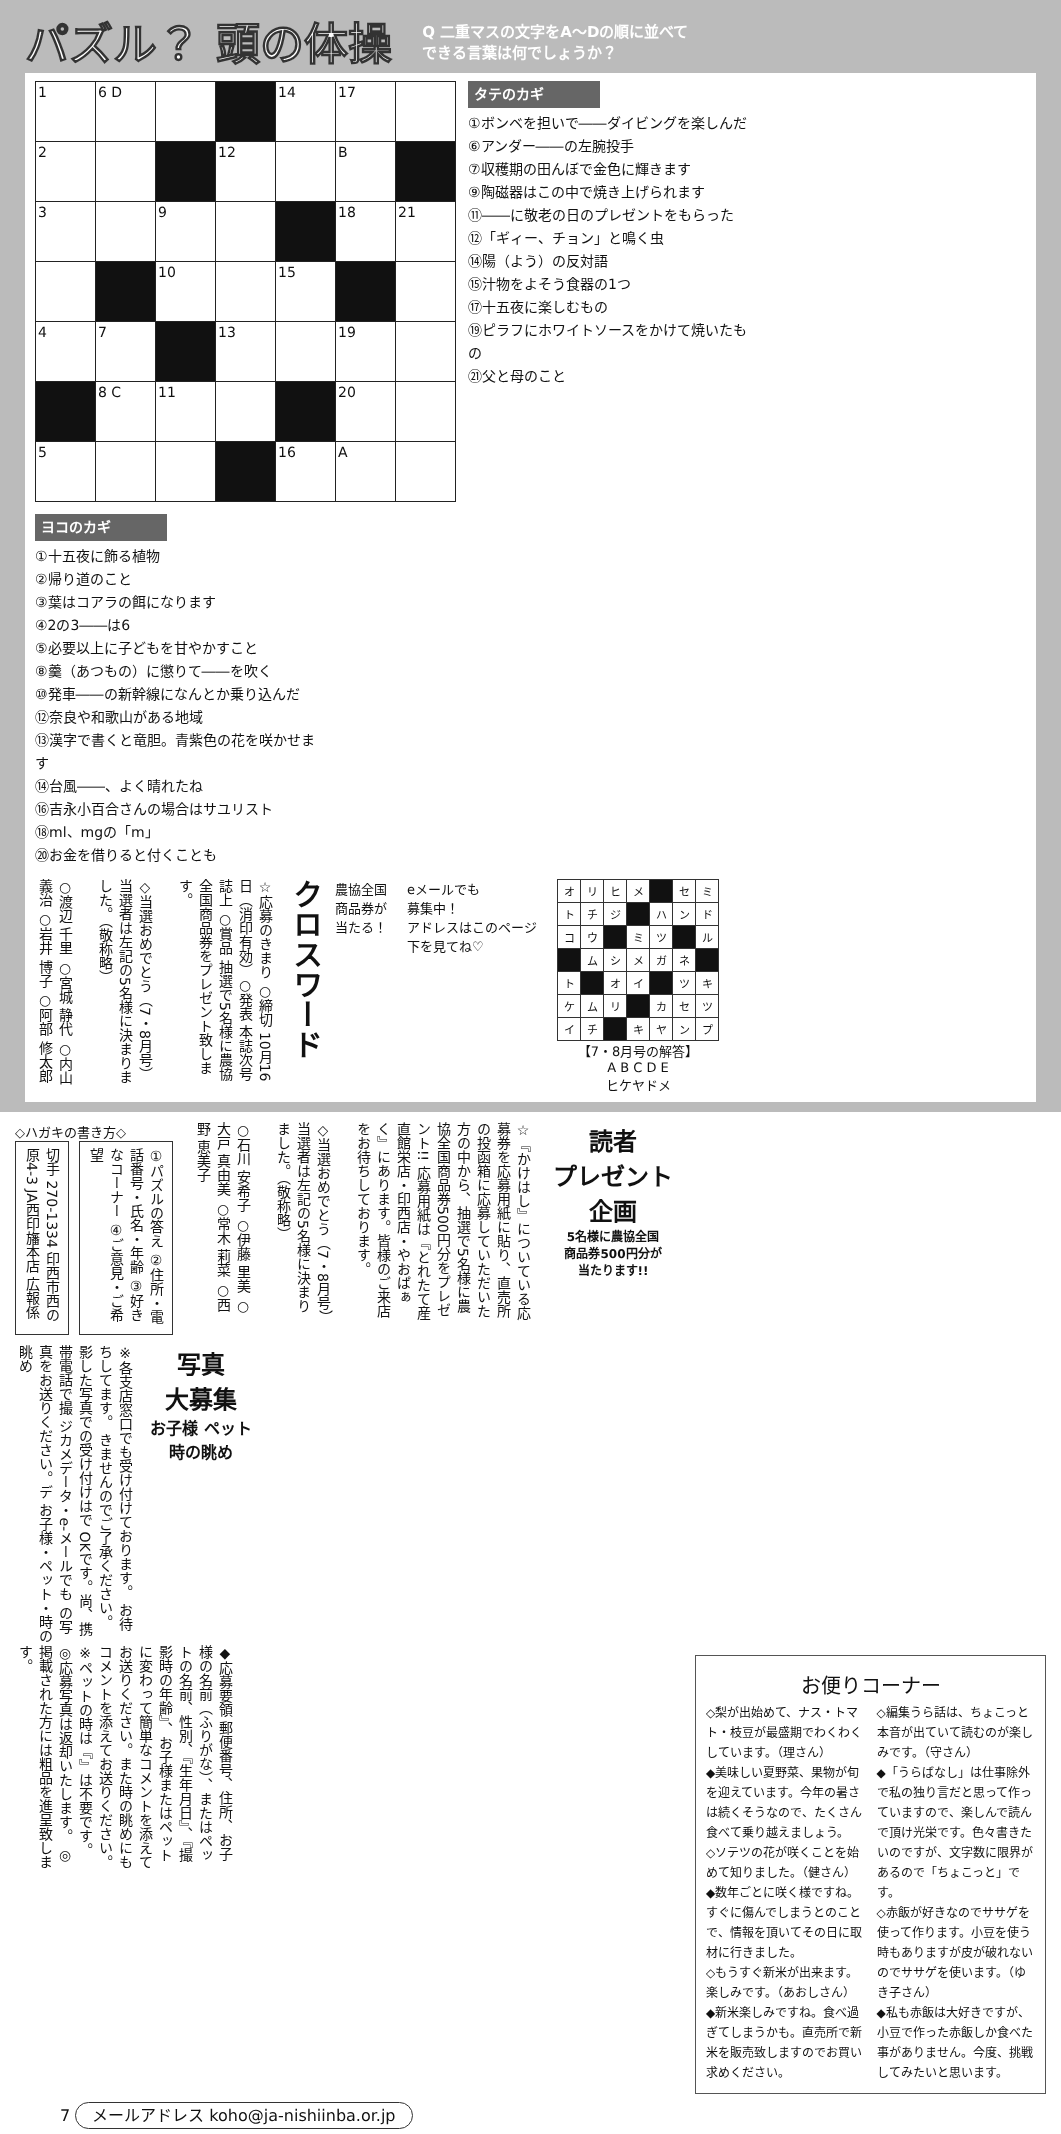パズル？ 頭の体操
Q 二重マスの文字をA～Dの順に並べて
できる言葉は何でしょうか？
| 1 | 6 D | | | 14 | 17 | |
| 2 | | | 12 | | B | |
| 3 | | 9 | | | 18 | 21 |
| | | 10 | | 15 | | |
| 4 | 7 | | 13 | | 19 | |
| | 8 C | 11 | | | 20 | |
| 5 | | | | 16 | A | |
タテのカギ
①ボンベを担いで――ダイビングを楽しんだ
⑥アンダー――の左腕投手
⑦収穫期の田んぼで金色に輝きます
⑨陶磁器はこの中で焼き上げられます
⑪――に敬老の日のプレゼントをもらった
⑫「ギィー、チョン」と鳴く虫
⑭陽（よう）の反対語
⑮汁物をよそう食器の1つ
⑰十五夜に楽しむもの
⑲ピラフにホワイトソースをかけて焼いたもの
㉑父と母のこと
ヨコのカギ
①十五夜に飾る植物
②帰り道のこと
③葉はコアラの餌になります
④2の3――は6
⑤必要以上に子どもを甘やかすこと
⑧羹（あつもの）に懲りて――を吹く
⑩発車――の新幹線になんとか乗り込んだ
⑫奈良や和歌山がある地域
⑬漢字で書くと竜胆。青紫色の花を咲かせます
⑭台風――、よく晴れたね
⑯吉永小百合さんの場合はサユリスト
⑱ml、mgの「m」
⑳お金を借りると付くことも
○渡辺 千里 ○宮城 静代 ○内山 義治 ○岩井 博子 ○阿部 修太郎
◇当選おめでとう（7・8月号）当選者は左記の5名様に決まりました。（敬称略）
☆応募のきまり ○締切 10月16日（消印有効）○発表 本誌次号誌上 ○賞品 抽選で5名様に農協全国商品券をプレゼント致します。
クロスワード
農協全国
商品券が
当たる！
eメールでも
募集中！
アドレスはこのページ
下を見てね♡
| オ | リ | ヒ | メ | | セ | ミ |
| ト | チ | ジ | | ハ | ン | ド |
| コ | ウ | | ミ | ツ | | ル |
| | ム | シ | メ | ガ | ネ | |
| ト | | オ | イ | | ツ | キ |
| ケ | ム | リ | | カ | セ | ツ |
| イ | チ | | キ | ヤ | ン | プ |
【7・8月号の解答】
A B C D E
ヒケヤドメ
◇ハガキの書き方◇
切手 270-1334 印西市西の原4-3 JA西印旛本店 広報係
①パズルの答え ②住所・電話番号・氏名・年齢 ③好きなコーナー ④ご意見・ご希望
○石川 安希子 ○伊藤 里美 ○大戸 真由美 ○常木 莉菜 ○西野 恵美子
◇当選おめでとう（7・8月号）当選者は左記の5名様に決まりました。（敬称略）
☆『かけはし』についている応募券を応募用紙に貼り、直売所の投函箱に応募していただいた方の中から、抽選で5名様に農協全国商品券500円分をプレゼント!! 応募用紙は『とれたて産直館栄店・印西店・やおぱぁく』にあります。皆様のご来店をお待ちしております。
読者
プレゼント
企画
5名様に農協全国
商品券500円分が
当たります!!
※各支店窓口でも受け付けております。 お待ちしてます。 きませんのでご了承ください。 影した写真での受け付けはで OKです。尚、携帯電話で撮 ジカメデータ・e-メールでも の写真をお送りください。デ お子様・ペット・時の眺め
写真
大募集
お子様 ペット
時の眺め
◆応募要領 郵便番号、住所、お子様の名前（ふりがな）、またはペットの名前、性別、『生年月日』、『撮影時の年齢』、お子様またはペットに変わって簡単なコメントを添えてお送りください。また時の眺めにもコメントを添えてお送りください。 ※ペットの時は『』は不要です。 ◎応募写真は返却いたします。 ◎掲載された方には粗品を進呈致します。
お便りコーナー
◇梨が出始めて、ナス・トマト・枝豆が最盛期でわくわくしています。（理さん）
◆美味しい夏野菜、果物が旬を迎えています。今年の暑さは続くそうなので、たくさん食べて乗り越えましょう。
◇ソテツの花が咲くことを始めて知りました。（健さん）
◆数年ごとに咲く様ですね。すぐに傷んでしまうとのことで、情報を頂いてその日に取材に行きました。
◇もうすぐ新米が出来ます。楽しみです。（あおしさん）
◆新米楽しみですね。食べ過ぎてしまうかも。直売所で新米を販売致しますのでお買い求めください。
◇編集うら話は、ちょこっと本音が出ていて読むのが楽しみです。（守さん）
◆「うらばなし」は仕事除外で私の独り言だと思って作っていますので、楽しんで読んで頂け光栄です。色々書きたいのですが、文字数に限界があるので「ちょこっと」です。
◇赤飯が好きなのでササゲを使って作ります。小豆を使う時もありますが皮が破れないのでササゲを使います。（ゆき子さん）
◆私も赤飯は大好きですが、小豆で作った赤飯しか食べた事がありません。今度、挑戦してみたいと思います。
7 メールアドレス koho@ja-nishiinba.or.jp